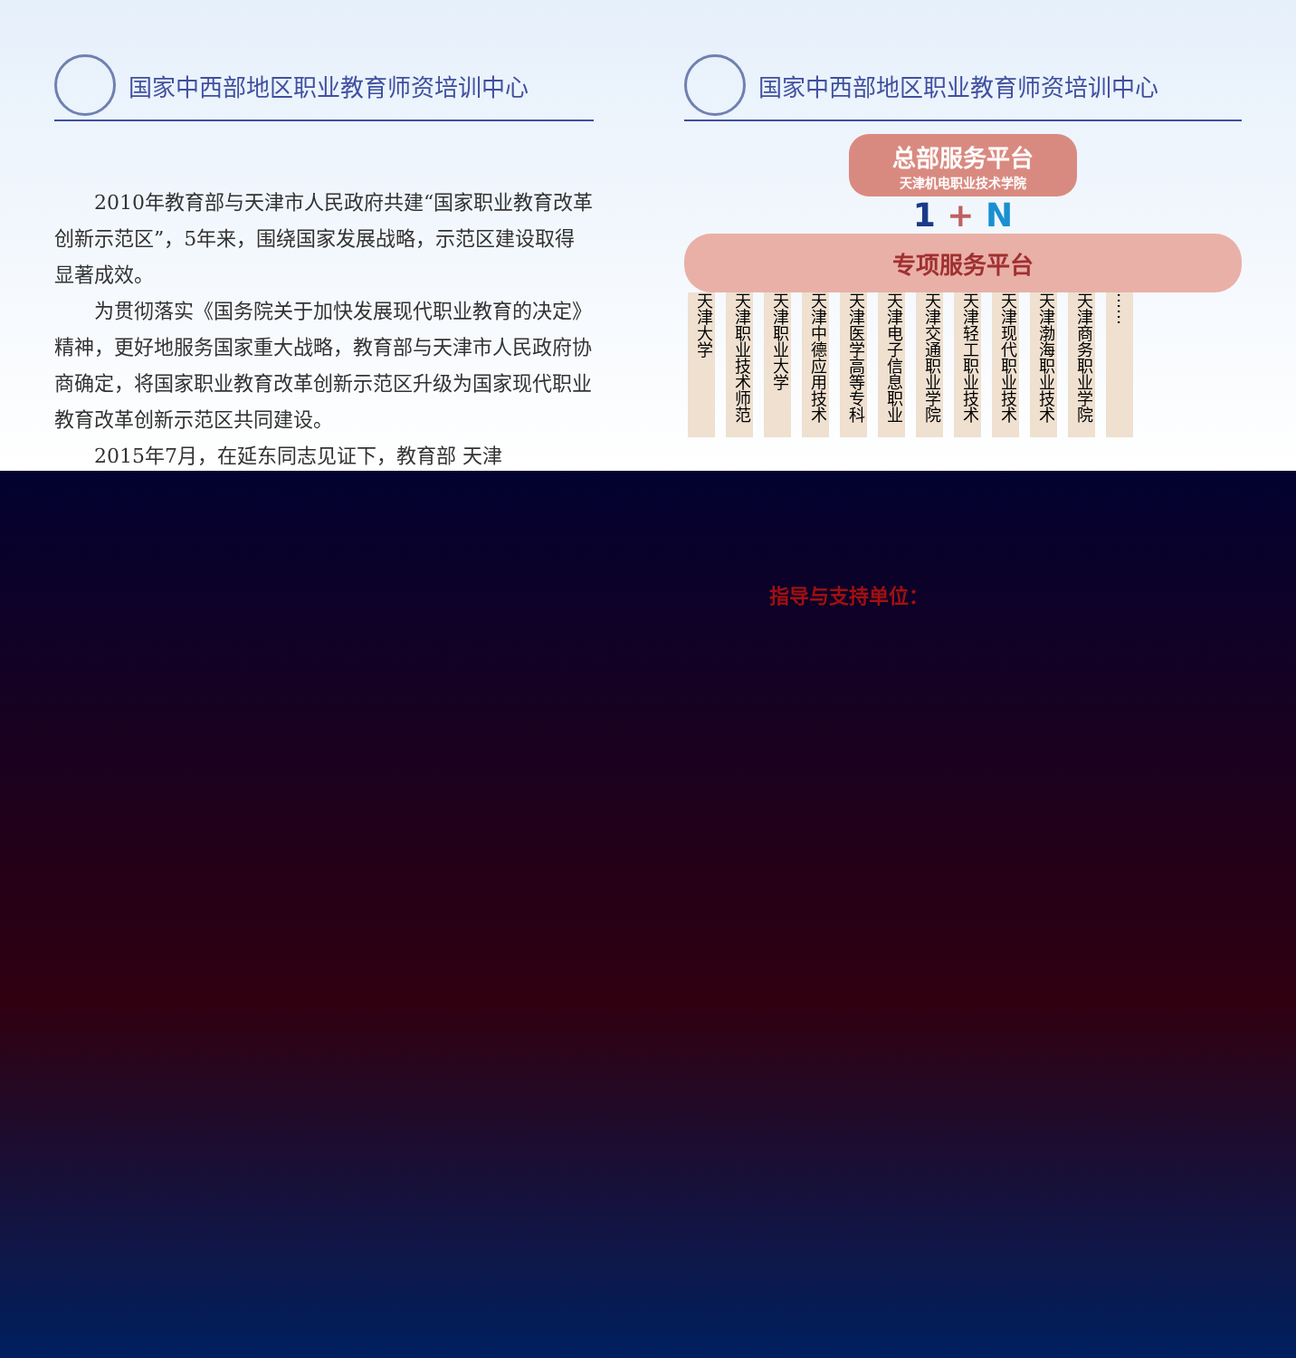国家中西部地区职业教育师资培训中心
2010年教育部与天津市人民政府共建“国家职业教育改革创新示范区”，5年来，围绕国家发展战略，示范区建设取得显著成效。
为贯彻落实《国务院关于加快发展现代职业教育的决定》精神，更好地服务国家重大战略，教育部与天津市人民政府协商确定，将国家职业教育改革创新示范区升级为国家现代职业教育改革创新示范区共同建设。
2015年7月，在延东同志见证下，教育部 天津
国家中西部地区职业教育师资培训中心
总部服务平台
天津机电职业技术学院
1 + N
专项服务平台
天津大学
天津职业技术师范
天津职业大学
天津中德应用技术
天津医学高等专科
天津电子信息职业
天津交通职业学院
天津轻工职业技术
天津现代职业技术
天津渤海职业技术
天津商务职业学院
……
指导与支持单位：